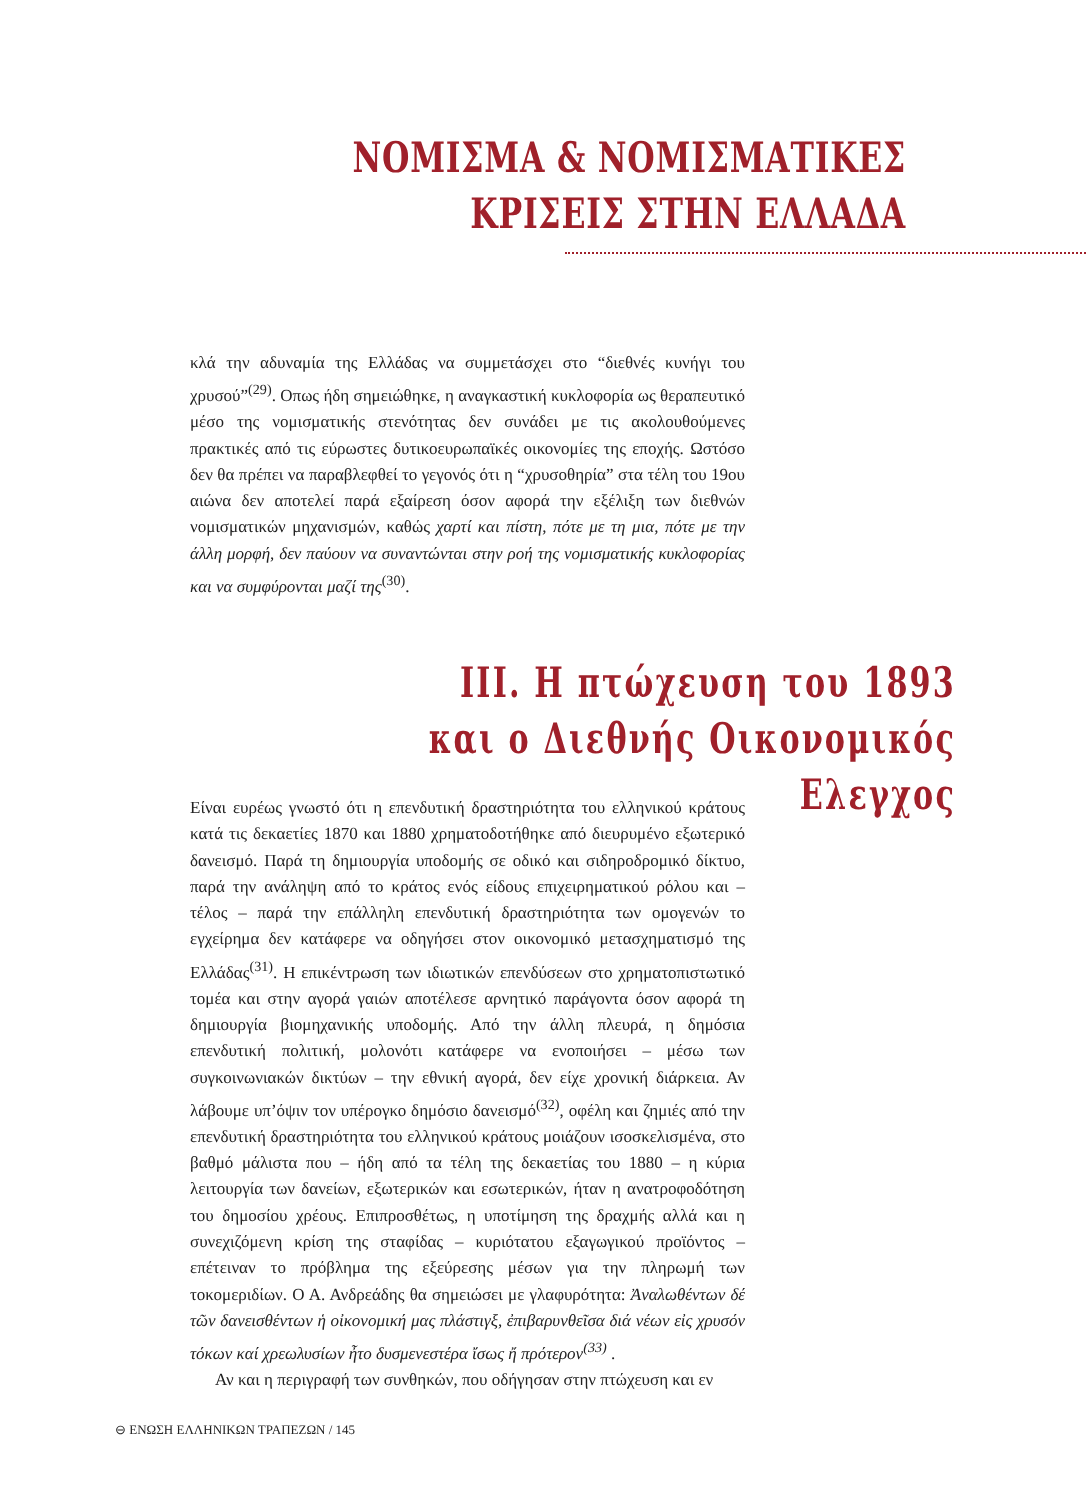ΝΟΜΙΣΜΑ & ΝΟΜΙΣΜΑΤΙΚΕΣ
ΚΡΙΣΕΙΣ ΣΤΗΝ ΕΛΛΑΔΑ
κλά την αδυναμία της Ελλάδας να συμμετάσχει στο “διεθνές κυνήγι του χρυσού”<sup>(29)</sup>. Οπως ήδη σημειώθηκε, η αναγκαστική κυκλοφορία ως θεραπευτικό μέσο της νομισματικής στενότητας δεν συνάδει με τις ακολουθούμενες πρακτικές από τις εύρωστες δυτικοευρωπαϊκές οικονομίες της εποχής. Ωστόσο δεν θα πρέπει να παραβλεφθεί το γεγονός ότι η “χρυσοθηρία” στα τέλη του 19ου αιώνα δεν αποτελεί παρά εξαίρεση όσον αφορά την εξέλιξη των διεθνών νομισματικών μηχανισμών, καθώς χαρτί και πίστη, πότε με τη μια, πότε με την άλλη μορφή, δεν παύουν να συναντώνται στην ροή της νομισματικής κυκλοφορίας και να συμφύρονται μαζί της<sup>(30)</sup>.
ΙΙΙ. Η πτώχευση του 1893
και ο Διεθνής Οικονομικός Ελεγχος
Είναι ευρέως γνωστό ότι η επενδυτική δραστηριότητα του ελληνικού κράτους κατά τις δεκαετίες 1870 και 1880 χρηματοδοτήθηκε από διευρυμένο εξωτερικό δανεισμό. Παρά τη δημιουργία υποδομής σε οδικό και σιδηροδρομικό δίκτυο, παρά την ανάληψη από το κράτος ενός είδους επιχειρηματικού ρόλου και – τέλος – παρά την επάλληλη επενδυτική δραστηριότητα των ομογενών το εγχείρημα δεν κατάφερε να οδηγήσει στον οικονομικό μετασχηματισμό της Ελλάδας<sup>(31)</sup>. Η επικέντρωση των ιδιωτικών επενδύσεων στο χρηματοπιστωτικό τομέα και στην αγορά γαιών αποτέλεσε αρνητικό παράγοντα όσον αφορά τη δημιουργία βιομηχανικής υποδομής. Από την άλλη πλευρά, η δημόσια επενδυτική πολιτική, μολονότι κατάφερε να ενοποιήσει – μέσω των συγκοινωνιακών δικτύων – την εθνική αγορά, δεν είχε χρονική διάρκεια. Αν λάβουμε υπ’όψιν τον υπέρογκο δημόσιο δανεισμό<sup>(32)</sup>, οφέλη και ζημιές από την επενδυτική δραστηριότητα του ελληνικού κράτους μοιάζουν ισοσκελισμένα, στο βαθμό μάλιστα που – ήδη από τα τέλη της δεκαετίας του 1880 – η κύρια λειτουργία των δανείων, εξωτερικών και εσωτερικών, ήταν η ανατροφοδότηση του δημοσίου χρέους. Επιπροσθέτως, η υποτίμηση της δραχμής αλλά και η συνεχιζόμενη κρίση της σταφίδας – κυριότατου εξαγωγικού προϊόντος – επέτειναν το πρόβλημα της εξεύρεσης μέσων για την πληρωμή των τοκομεριδίων. Ο Α. Ανδρεάδης θα σημειώσει με γλαφυρότητα: Ἀναλωθέντων δέ τῶν δανεισθέντων ἡ οἰκονομική μας πλάστιγξ, ἐπιβαρυνθεῖσα διά νέων εἰς χρυσόν τόκων καί χρεωλυσίων ἦτο δυσμενεστέρα ἴσως ἤ πρότερον<sup>(33)</sup> .
Αν και η περιγραφή των συνθηκών, που οδήγησαν στην πτώχευση και εν
⊖ ΕΝΩΣΗ ΕΛΛΗΝΙΚΩΝ ΤΡΑΠΕΖΩΝ / 145